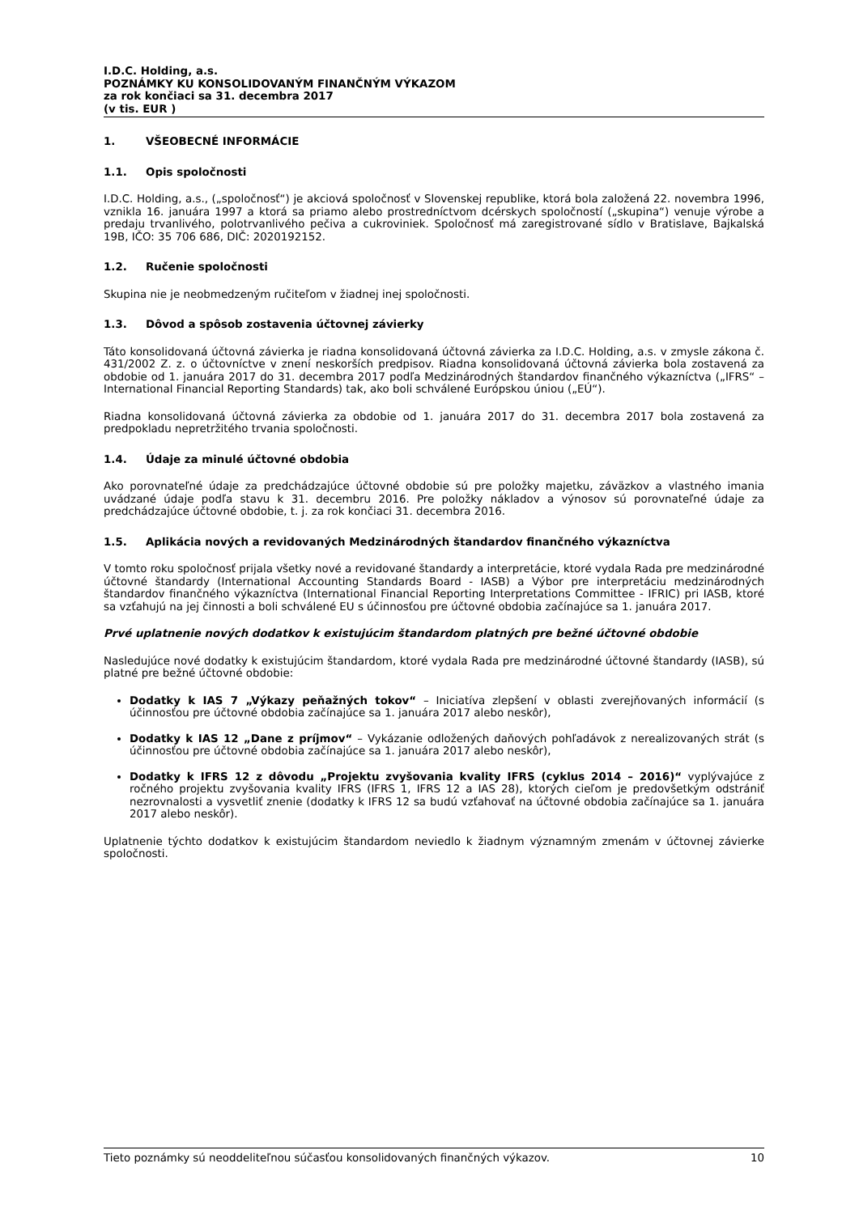I.D.C. Holding, a.s.
POZNÁMKY KU KONSOLIDOVANÝM FINANČNÝM VÝKAZOM
za rok končiaci sa 31. decembra 2017
(v tis. EUR )
1. VŠEOBECNÉ INFORMÁCIE
1.1. Opis spoločnosti
I.D.C. Holding, a.s., („spoločnosť“) je akciová spoločnosť v Slovenskej republike, ktorá bola založená 22. novembra 1996, vznikla 16. januára 1997 a ktorá sa priamo alebo prostredníctvom dcérskych spoločností („skupina“) venuje výrobe a predaju trvanlivého, polotrvanlivého pečiva a cukroviniek. Spoločnosť má zaregistrované sídlo v Bratislave, Bajkalská 19B, IČO: 35 706 686, DIČ: 2020192152.
1.2. Ručenie spoločnosti
Skupina nie je neobmedzeným ručiteľom v žiadnej inej spoločnosti.
1.3. Dôvod a spôsob zostavenia účtovnej závierky
Táto konsolidovaná účtovná závierka je riadna konsolidovaná účtovná závierka za I.D.C. Holding, a.s. v zmysle zákona č. 431/2002 Z. z. o účtovníctve v znení neskorších predpisov. Riadna konsolidovaná účtovná závierka bola zostavená za obdobie od 1. januára 2017 do 31. decembra 2017 podľa Medzinárodných štandardov finančného výkazníctva („IFRS“ – International Financial Reporting Standards) tak, ako boli schválené Európskou úniou („EÚ“).
Riadna konsolidovaná účtovná závierka za obdobie od 1. januára 2017 do 31. decembra 2017 bola zostavená za predpokladu nepretržitého trvania spoločnosti.
1.4. Údaje za minulé účtovné obdobia
Ako porovnateľné údaje za predchádzajúce účtovné obdobie sú pre položky majetku, záväzkov a vlastného imania uvádzané údaje podľa stavu k 31. decembru 2016. Pre položky nákladov a výnosov sú porovnateľné údaje za predchádzajúce účtovné obdobie, t. j. za rok končiaci 31. decembra 2016.
1.5. Aplikácia nových a revidovaných Medzinárodných štandardov finančného výkazníctva
V tomto roku spoločnosť prijala všetky nové a revidované štandardy a interpretácie, ktoré vydala Rada pre medzinárodné účtovné štandardy (International Accounting Standards Board - IASB) a Výbor pre interpretáciu medzinárodných štandardov finančného výkazníctva (International Financial Reporting Interpretations Committee - IFRIC) pri IASB, ktoré sa vzťahujú na jej činnosti a boli schválené EU s účinnosťou pre účtovné obdobia začínajúce sa 1. januára 2017.
Prvé uplatnenie nových dodatkov k existujúcim štandardom platných pre bežné účtovné obdobie
Nasledujúce nové dodatky k existujúcim štandardom, ktoré vydala Rada pre medzinárodné účtovné štandardy (IASB), sú platné pre bežné účtovné obdobie:
Dodatky k IAS 7 „Výkazy peňažných tokov“ – Iniciatíva zlepšení v oblasti zverejňovaných informácií (s účinnosťou pre účtovné obdobia začínajúce sa 1. januára 2017 alebo neskôr),
Dodatky k IAS 12 „Dane z príjmov“ – Vykázanie odložených daňových pohľadávok z nerealizovaných strát (s účinnosťou pre účtovné obdobia začínajúce sa 1. januára 2017 alebo neskôr),
Dodatky k IFRS 12 z dôvodu „Projektu zvyšovania kvality IFRS (cyklus 2014 – 2016)“ vyplývajúce z ročného projektu zvyšovania kvality IFRS (IFRS 1, IFRS 12 a IAS 28), ktorých cieľom je predovšetkým odstrániť nezrovnalosti a vysvetliť znenie (dodatky k IFRS 12 sa budú vzťahovať na účtovné obdobia začínajúce sa 1. januára 2017 alebo neskôr).
Uplatnenie týchto dodatkov k existujúcim štandardom neviedlo k žiadnym významným zmenám v účtovnej závierke spoločnosti.
Tieto poznámky sú neoddeliteľnou súčasťou konsolidovaných finančných výkazov. 10